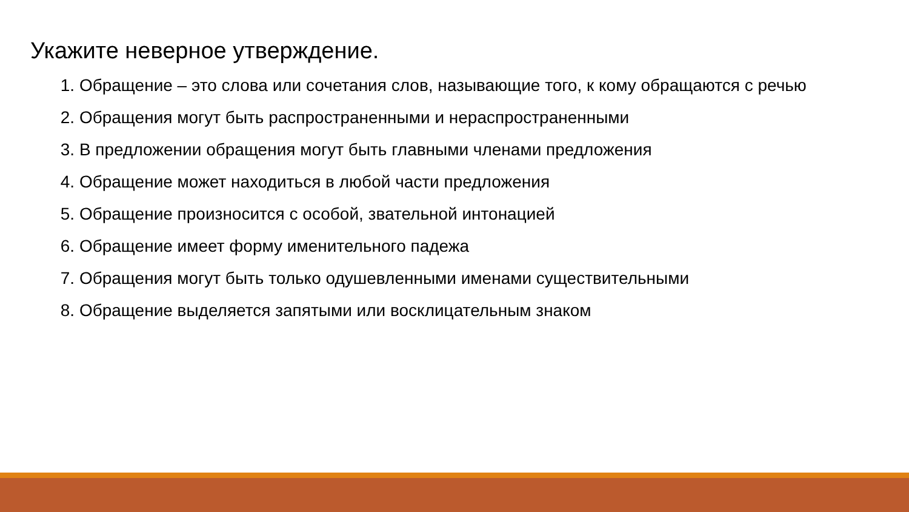Укажите неверное утверждение.
1. Обращение – это слова или сочетания слов, называющие того, к кому обращаются с речью
2. Обращения могут быть распространенными и нераспространенными
3. В предложении обращения могут быть главными членами предложения
4. Обращение может находиться в любой части предложения
5. Обращение произносится с особой, звательной интонацией
6. Обращение имеет форму именительного падежа
7. Обращения могут быть только одушевленными именами существительными
8. Обращение выделяется запятыми или восклицательным знаком